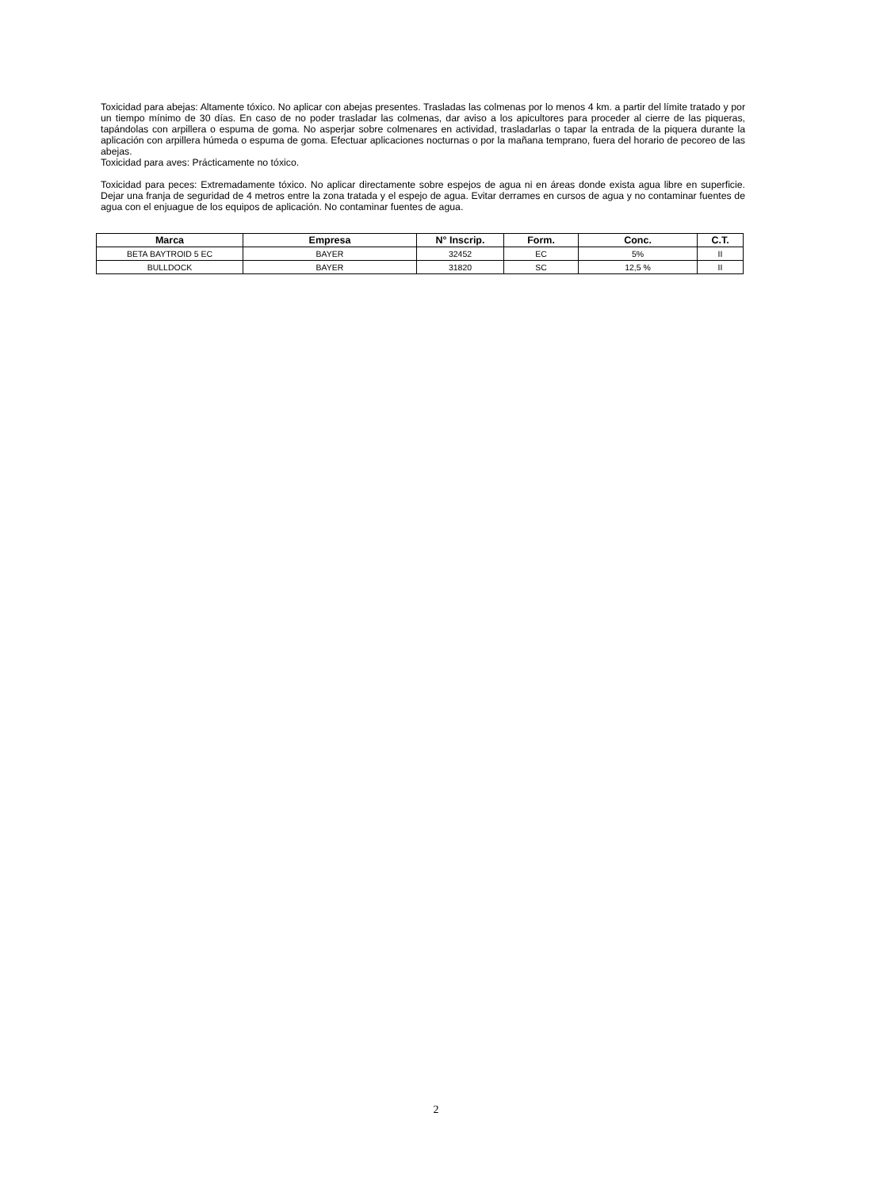Toxicidad para abejas: Altamente tóxico. No aplicar con abejas presentes. Trasladas las colmenas por lo menos 4 km. a partir del límite tratado y por un tiempo mínimo de 30 días. En caso de no poder trasladar las colmenas, dar aviso a los apicultores para proceder al cierre de las piqueras, tapándolas con arpillera o espuma de goma. No asperjar sobre colmenares en actividad, trasladarlas o tapar la entrada de la piquera durante la aplicación con arpillera húmeda o espuma de goma. Efectuar aplicaciones nocturnas o por la mañana temprano, fuera del horario de pecoreo de las abejas.
Toxicidad para aves: Prácticamente no tóxico.
Toxicidad para peces: Extremadamente tóxico. No aplicar directamente sobre espejos de agua ni en áreas donde exista agua libre en superficie. Dejar una franja de seguridad de 4 metros entre la zona tratada y el espejo de agua. Evitar derrames en cursos de agua y no contaminar fuentes de agua con el enjuague de los equipos de aplicación. No contaminar fuentes de agua.
| Marca | Empresa | N° Inscrip. | Form. | Conc. | C.T. |
| --- | --- | --- | --- | --- | --- |
| BETA BAYTROID 5 EC | BAYER | 32452 | EC | 5% | II |
| BULLDOCK | BAYER | 31820 | SC | 12,5 % | II |
2